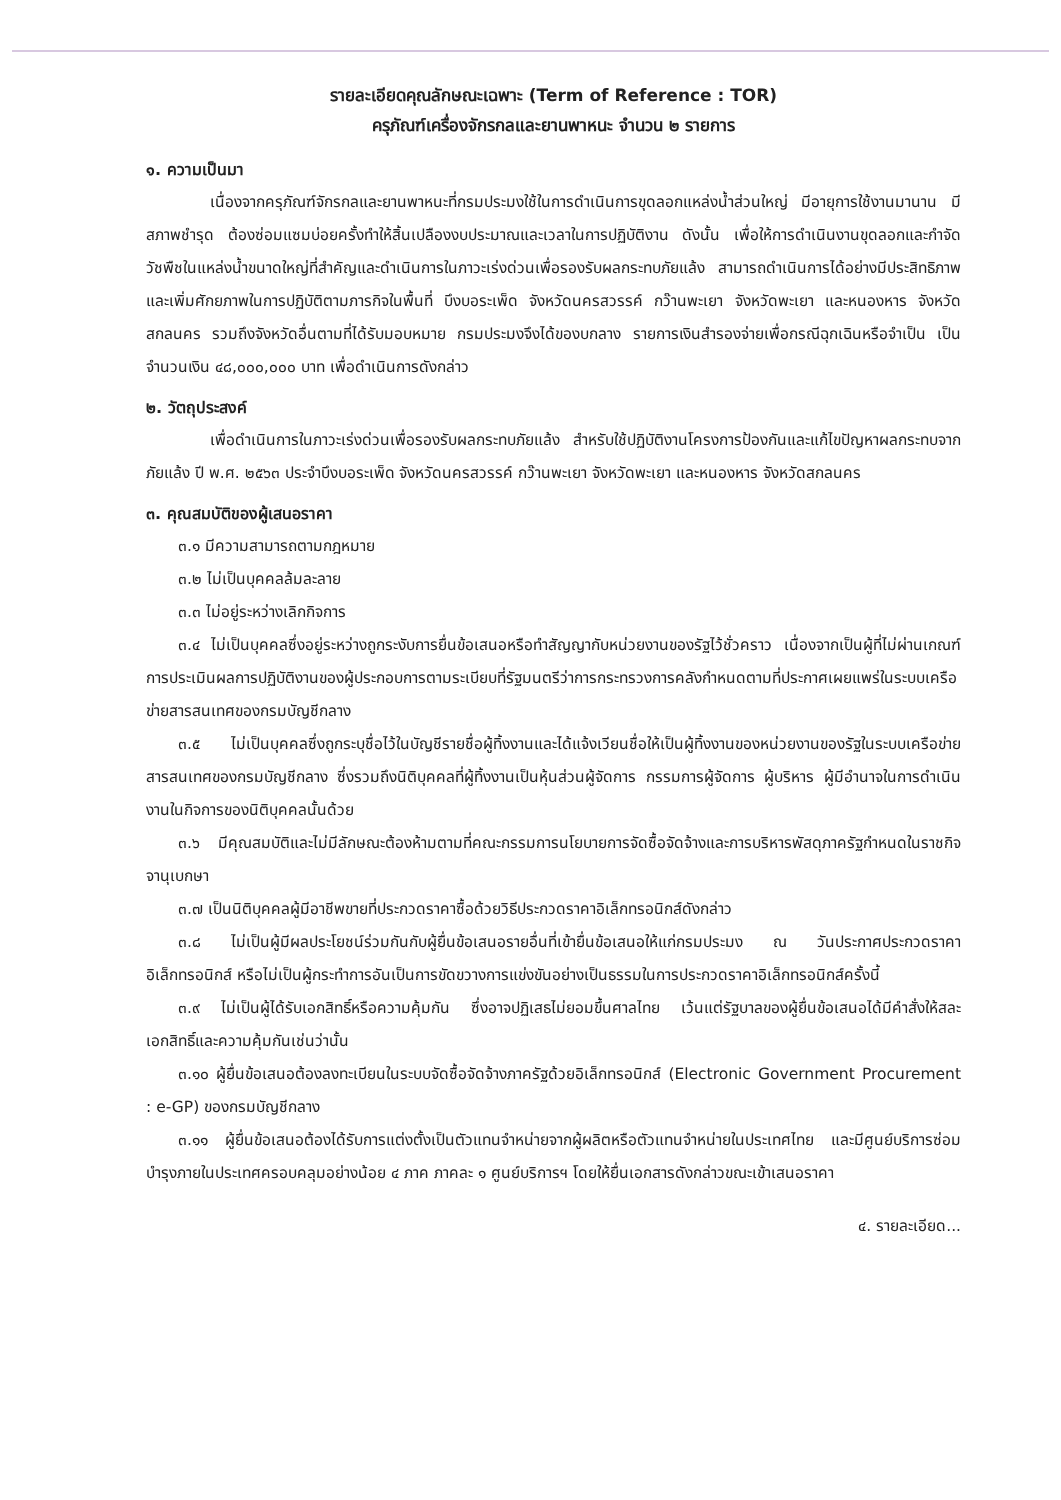รายละเอียดคุณลักษณะเฉพาะ (Term of Reference : TOR)
ครุภัณฑ์เครื่องจักรกลและยานพาหนะ จำนวน ๒ รายการ
๑. ความเป็นมา
เนื่องจากครุภัณฑ์จักรกลและยานพาหนะที่กรมประมงใช้ในการดำเนินการขุดลอกแหล่งน้ำส่วนใหญ่ มีอายุการใช้งานมานาน มีสภาพชำรุด ต้องซ่อมแซมบ่อยครั้งทำให้สิ้นเปลืองงบประมาณและเวลาในการปฏิบัติงาน ดังนั้น เพื่อให้การดำเนินงานขุดลอกและกำจัดวัชพืชในแหล่งน้ำขนาดใหญ่ที่สำคัญและดำเนินการในภาวะเร่งด่วนเพื่อรองรับผลกระทบภัยแล้ง สามารถดำเนินการได้อย่างมีประสิทธิภาพและเพิ่มศักยภาพในการปฏิบัติตามภารกิจในพื้นที่ บึงบอระเพ็ด จังหวัดนครสวรรค์ กว๊านพะเยา จังหวัดพะเยา และหนองหาร จังหวัดสกลนคร รวมถึงจังหวัดอื่นตามที่ได้รับมอบหมาย กรมประมงจึงได้ของบกลาง รายการเงินสำรองจ่ายเพื่อกรณีฉุกเฉินหรือจำเป็น เป็นจำนวนเงิน ๔๘,๐๐๐,๐๐๐ บาท เพื่อดำเนินการดังกล่าว
๒. วัตถุประสงค์
เพื่อดำเนินการในภาวะเร่งด่วนเพื่อรองรับผลกระทบภัยแล้ง สำหรับใช้ปฏิบัติงานโครงการป้องกันและแก้ไขปัญหาผลกระทบจากภัยแล้ง ปี พ.ศ. ๒๕๖๓ ประจำบึงบอระเพ็ด จังหวัดนครสวรรค์ กว๊านพะเยา จังหวัดพะเยา และหนองหาร จังหวัดสกลนคร
๓. คุณสมบัติของผู้เสนอราคา
๓.๑ มีความสามารถตามกฎหมาย
๓.๒ ไม่เป็นบุคคลล้มละลาย
๓.๓ ไม่อยู่ระหว่างเลิกกิจการ
๓.๔ ไม่เป็นบุคคลซึ่งอยู่ระหว่างถูกระงับการยื่นข้อเสนอหรือทำสัญญากับหน่วยงานของรัฐไว้ชั่วคราว เนื่องจากเป็นผู้ที่ไม่ผ่านเกณฑ์การประเมินผลการปฏิบัติงานของผู้ประกอบการตามระเบียบที่รัฐมนตรีว่าการกระทรวงการคลังกำหนดตามที่ประกาศเผยแพร่ในระบบเครือข่ายสารสนเทศของกรมบัญชีกลาง
๓.๕ ไม่เป็นบุคคลซึ่งถูกระบุชื่อไว้ในบัญชีรายชื่อผู้ทิ้งงานและได้แจ้งเวียนชื่อให้เป็นผู้ทิ้งงานของหน่วยงานของรัฐในระบบเครือข่ายสารสนเทศของกรมบัญชีกลาง ซึ่งรวมถึงนิติบุคคลที่ผู้ทิ้งงานเป็นหุ้นส่วนผู้จัดการ กรรมการผู้จัดการ ผู้บริหาร ผู้มีอำนาจในการดำเนินงานในกิจการของนิติบุคคลนั้นด้วย
๓.๖ มีคุณสมบัติและไม่มีลักษณะต้องห้ามตามที่คณะกรรมการนโยบายการจัดซื้อจัดจ้างและการบริหารพัสดุภาครัฐกำหนดในราชกิจจานุเบกษา
๓.๗ เป็นนิติบุคคลผู้มีอาชีพขายที่ประกวดราคาซื้อด้วยวิธีประกวดราคาอิเล็กทรอนิกส์ดังกล่าว
๓.๘ ไม่เป็นผู้มีผลประโยชน์ร่วมกันกับผู้ยื่นข้อเสนอรายอื่นที่เข้ายื่นข้อเสนอให้แก่กรมประมง ณ วันประกาศประกวดราคาอิเล็กทรอนิกส์ หรือไม่เป็นผู้กระทำการอันเป็นการขัดขวางการแข่งขันอย่างเป็นธรรมในการประกวดราคาอิเล็กทรอนิกส์ครั้งนี้
๓.๙ ไม่เป็นผู้ได้รับเอกสิทธิ์หรือความคุ้มกัน ซึ่งอาจปฏิเสธไม่ยอมขึ้นศาลไทย เว้นแต่รัฐบาลของผู้ยื่นข้อเสนอได้มีคำสั่งให้สละเอกสิทธิ์และความคุ้มกันเช่นว่านั้น
๓.๑๐ ผู้ยื่นข้อเสนอต้องลงทะเบียนในระบบจัดซื้อจัดจ้างภาครัฐด้วยอิเล็กทรอนิกส์ (Electronic Government Procurement : e-GP) ของกรมบัญชีกลาง
๓.๑๑ ผู้ยื่นข้อเสนอต้องได้รับการแต่งตั้งเป็นตัวแทนจำหน่ายจากผู้ผลิตหรือตัวแทนจำหน่ายในประเทศไทย และมีศูนย์บริการซ่อมบำรุงภายในประเทศครอบคลุมอย่างน้อย ๔ ภาค ภาคละ ๑ ศูนย์บริการฯ โดยให้ยื่นเอกสารดังกล่าวขณะเข้าเสนอราคา
๔. รายละเอียด...